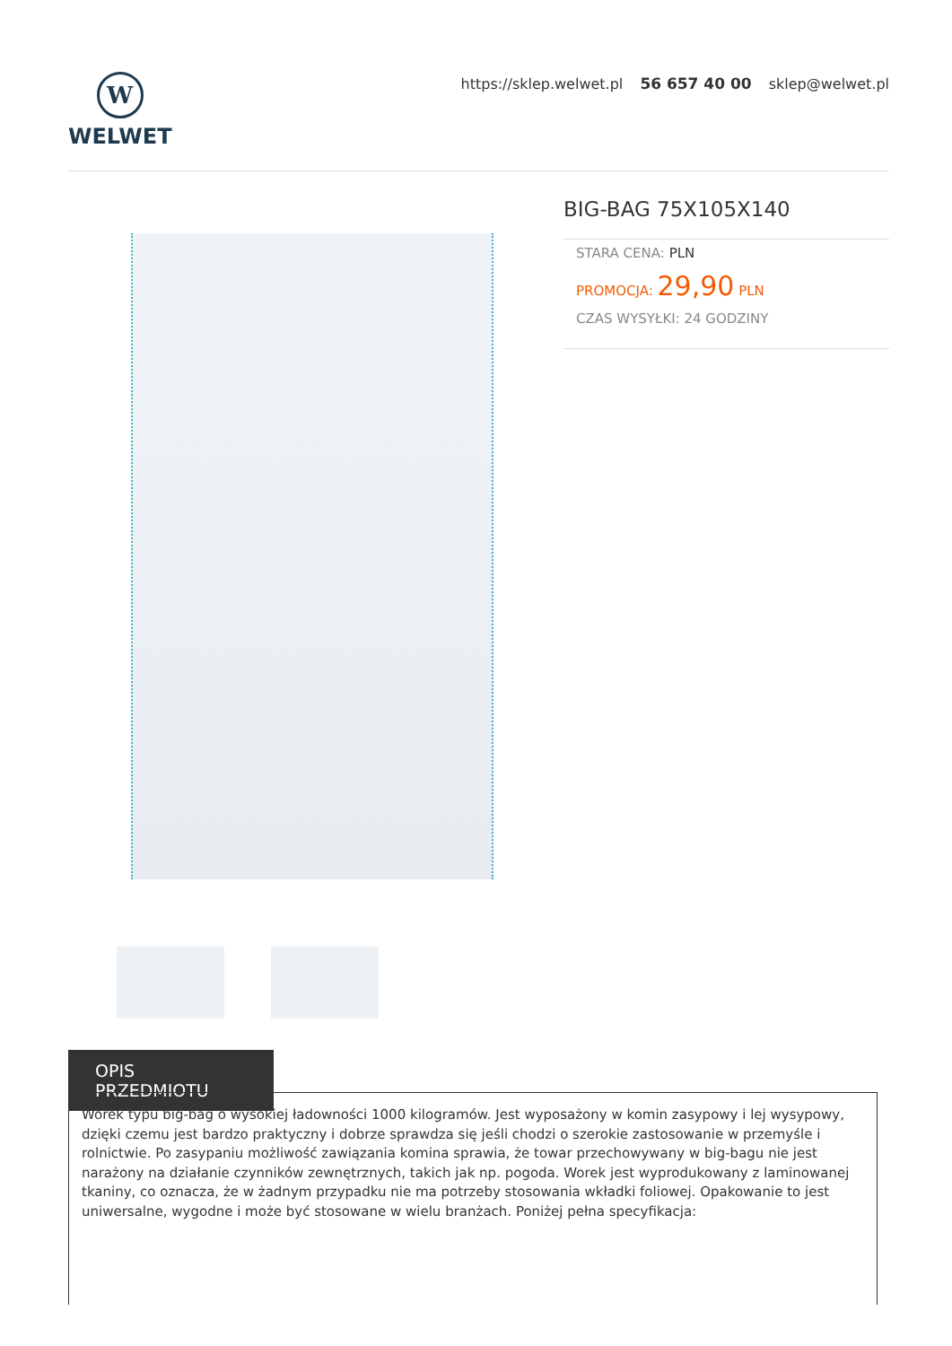W
WELWET
https://sklep.welwet.pl 56 657 40 00 sklep@welwet.pl
BIG-BAG 75X105X140
STARA CENA: PLN
PROMOCJA: 29,90 PLN
CZAS WYSYŁKI: 24 GODZINY
OPIS PRZEDMIOTU
Worek typu big-bag o wysokiej ładowności 1000 kilogramów. Jest wyposażony w komin zasypowy i lej wysypowy, dzięki czemu jest bardzo praktyczny i dobrze sprawdza się jeśli chodzi o szerokie zastosowanie w przemyśle i rolnictwie. Po zasypaniu możliwość zawiązania komina sprawia, że towar przechowywany w big-bagu nie jest narażony na działanie czynników zewnętrznych, takich jak np. pogoda. Worek jest wyprodukowany z laminowanej tkaniny, co oznacza, że w żadnym przypadku nie ma potrzeby stosowania wkładki foliowej. Opakowanie to jest uniwersalne, wygodne i może być stosowane w wielu branżach. Poniżej pełna specyfikacja: